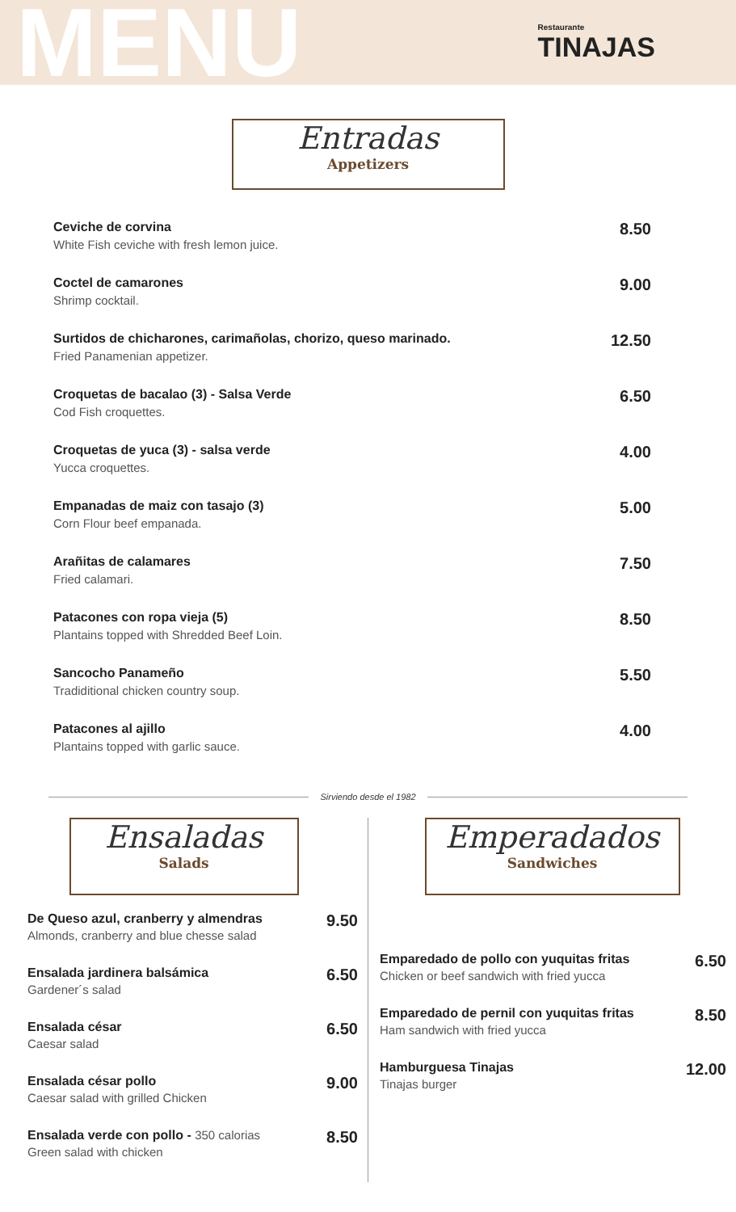MENU
Restaurante
TINAJAS
Entradas
Appetizers
Ceviche de corvina
White Fish ceviche with fresh lemon juice.
8.50
Coctel de camarones
Shrimp cocktail.
9.00
Surtidos de chicharones, carimañolas, chorizo, queso marinado.
Fried Panamenian appetizer.
12.50
Croquetas de bacalao (3) - Salsa Verde
Cod Fish croquettes.
6.50
Croquetas de yuca (3) - salsa verde
Yucca croquettes.
4.00
Empanadas de maiz con tasajo (3)
Corn Flour beef empanada.
5.00
Arañitas de calamares
Fried calamari.
7.50
Patacones con ropa vieja (5)
Plantains topped with Shredded Beef Loin.
8.50
Sancocho Panameño
Tradiditional chicken country soup.
5.50
Patacones al ajillo
Plantains topped with garlic sauce.
4.00
Sirviendo desde el 1982
Ensaladas
Salads
De Queso azul, cranberry y almendras
Almonds, cranberry and blue chesse salad
9.50
Ensalada jardinera balsámica
Gardener´s salad
6.50
Ensalada césar
Caesar salad
6.50
Ensalada césar pollo
Caesar salad with grilled Chicken
9.00
Ensalada verde con pollo - 350 calorias
Green salad with chicken
8.50
Emperadados
Sandwiches
Emparedado de pollo con yuquitas fritas
Chicken or beef sandwich with fried yucca
6.50
Emparedado de pernil con yuquitas fritas
Ham sandwich with fried yucca
8.50
Hamburguesa Tinajas
Tinajas burger
12.00